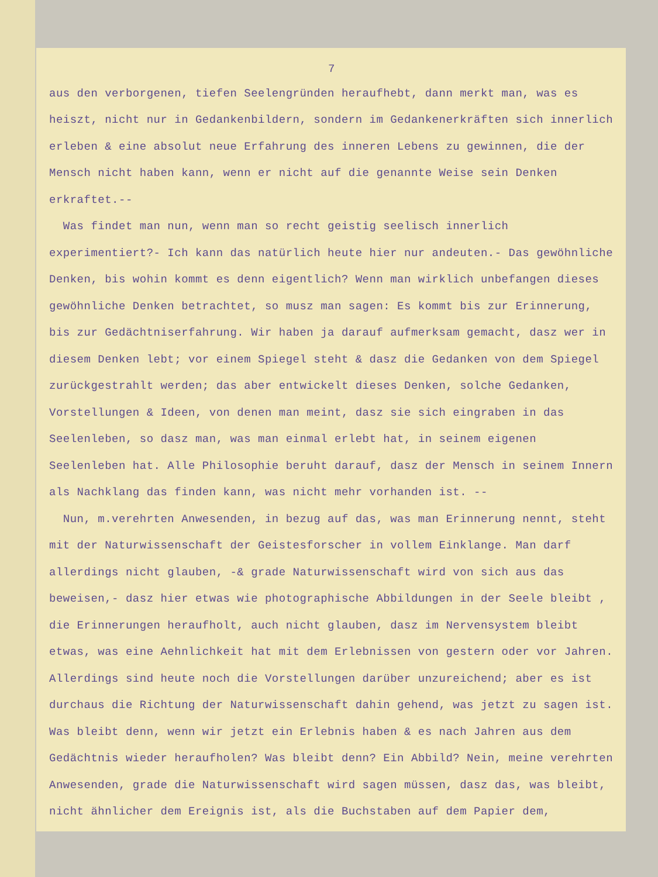7
aus den verborgenen, tiefen Seelengründen heraufhebt, dann merkt man, was es heiszt, nicht nur in Gedankenbildern, sondern im Gedankenerkräften sich innerlich erleben & eine absolut neue Erfahrung des inneren Lebens zu gewinnen, die der Mensch nicht haben kann, wenn er nicht auf die genannte Weise sein Denken erkraftet.--
Was findet man nun, wenn man so recht geistig seelisch innerlich experimentiert?- Ich kann das natürlich heute hier nur andeuten.- Das gewöhnliche Denken, bis wohin kommt es denn eigentlich? Wenn man wirklich unbefangen dieses gewöhnliche Denken betrachtet, so musz man sagen: Es kommt bis zur Erinnerung, bis zur Gedächtniserfahrung. Wir haben ja darauf aufmerksam gemacht, dasz wer in diesem Denken lebt; vor einem Spiegel steht & dasz die Gedanken von dem Spiegel zurückgestrahlt werden; das aber entwickelt dieses Denken, solche Gedanken, Vorstellungen & Ideen, von denen man meint, dasz sie sich eingraben in das Seelenleben, so dasz man, was man einmal erlebt hat, in seinem eigenen Seelenleben hat. Alle Philosophie beruht darauf, dasz der Mensch in seinem Innern als Nachklang das finden kann, was nicht mehr vorhanden ist. --
Nun, m.verehrten Anwesenden, in bezug auf das, was man Erinnerung nennt, steht mit der Naturwissenschaft der Geistesforscher in vollem Einklange. Man darf allerdings nicht glauben, -& grade Naturwissenschaft wird von sich aus das beweisen,- dasz hier etwas wie photographische Abbildungen in der Seele bleibt , die Erinnerungen heraufholt, auch nicht glauben, dasz im Nervensystem bleibt etwas, was eine Aehnlichkeit hat mit dem Erlebnissen von gestern oder vor Jahren. Allerdings sind heute noch die Vorstellungen darüber unzureichend; aber es ist durchaus die Richtung der Naturwissenschaft dahin gehend, was jetzt zu sagen ist. Was bleibt denn, wenn wir jetzt ein Erlebnis haben & es nach Jahren aus dem Gedächtnis wieder heraufholen? Was bleibt denn? Ein Abbild? Nein, meine verehrten Anwesenden, grade die Naturwissenschaft wird sagen müssen, dasz das, was bleibt, nicht ähnlicher dem Ereignis ist, als die Buchstaben auf dem Papier dem,